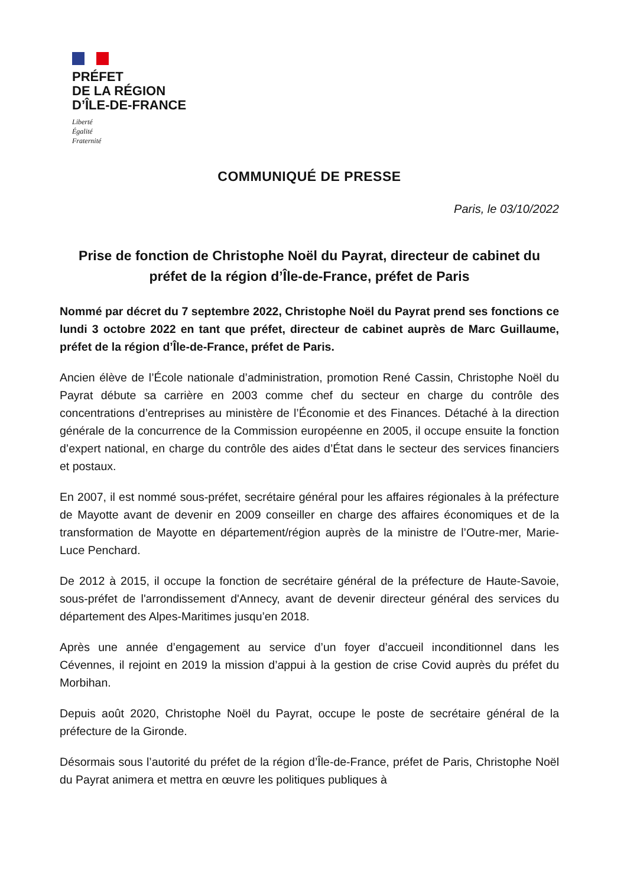PRÉFET
DE LA RÉGION
D’ÎLE-DE-FRANCE
Liberté
Égalité
Fraternité
COMMUNIQUÉ DE PRESSE
Paris, le 03/10/2022
Prise de fonction de Christophe Noël du Payrat, directeur de cabinet du préfet de la région d’Île-de-France, préfet de Paris
Nommé par décret du 7 septembre 2022, Christophe Noël du Payrat prend ses fonctions ce lundi 3 octobre 2022 en tant que préfet, directeur de cabinet auprès de Marc Guillaume, préfet de la région d’Île-de-France, préfet de Paris.
Ancien élève de l’École nationale d’administration, promotion René Cassin, Christophe Noël du Payrat débute sa carrière en 2003 comme chef du secteur en charge du contrôle des concentrations d’entreprises au ministère de l’Économie et des Finances. Détaché à la direction générale de la concurrence de la Commission européenne en 2005, il occupe ensuite la fonction d’expert national, en charge du contrôle des aides d’État dans le secteur des services financiers et postaux.
En 2007, il est nommé sous-préfet, secrétaire général pour les affaires régionales à la préfecture de Mayotte avant de devenir en 2009 conseiller en charge des affaires économiques et de la transformation de Mayotte en département/région auprès de la ministre de l’Outre-mer, Marie-Luce Penchard.
De 2012 à 2015, il occupe la fonction de secrétaire général de la préfecture de Haute-Savoie, sous-préfet de l'arrondissement d'Annecy, avant de devenir directeur général des services du département des Alpes-Maritimes jusqu’en 2018.
Après une année d’engagement au service d’un foyer d’accueil inconditionnel dans les Cévennes, il rejoint en 2019 la mission d’appui à la gestion de crise Covid auprès du préfet du Morbihan.
Depuis août 2020, Christophe Noël du Payrat, occupe le poste de secrétaire général de la préfecture de la Gironde.
Désormais sous l’autorité du préfet de la région d’Île-de-France, préfet de Paris, Christophe Noël du Payrat animera et mettra en œuvre les politiques publiques à